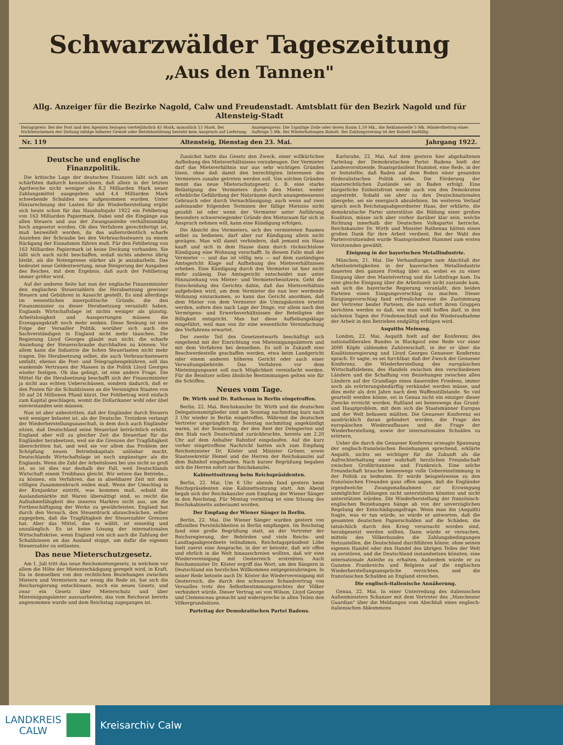Schwarzwälder Tageszeitung
„Aus den Tannen"
Allg. Anzeiger für die Bezirke Nagold, Calw und Freudenstadt. Amtsblatt für den Bezirk Nagold und für Altensteig-Stadt
Bezugspreis: Bei der Post und den Agenten bezogen vierteljährlich 45 Mark, monatlich 15 Mark. Bei Nichterscheinen der Zeitung infolge höherer Gewalt oder Betriebsstörung besteht kein Anspruch auf Lieferung.
Anzeigenpreis: Die 1spaltige Zeile oder deren Raum 1,50 Mk., die Reklamezeile 5 Mk. Mindestbetrag eines Auftrags 5 Mk. Bei Wiederholungen Rabatt. Bei Zahlungsverzug ist der Rabatt hinfällig.
Nr. 119 Altensteig, Dienstag den 23. Mai. Jahrgang 1922.
Deutsche und englische Finanzpolitik.
Die kritische Lage der deutschen Finanzen läßt sich am schärfsten dadurch kennzeichnen, daß allein in der letzten Aprilwoche nicht weniger als 8,2 Milliarden Mark neuer Zahlungsmittel ausgegeben und 4,4 Milliarden Mark schwebende Schulden neu aufgenommen wurden. Unter Hinzurechnung der Lasten für die Wiederherstellung ergibt sich heute schon für das Haushaltsjahr 1922 ein Fehlbetrag von 163 Milliarden Papiermark. Dabei sind die Eingänge aus allen Steuern und aus der Zwangsanleihe verhältnismäßig hoch angesetzt worden. Ob dies Verfahren gerechtfertigt ist, muß bezweifelt werden, da das außerordentlich scharfe Anziehen der Schraube bei den Verbrauchssteuern zu einem Rückgang der Einnahmen führen muß. Für den Fehlbetrag von 163 Milliarden Papiermark ist keine Deckung vorhanden. Sie läßt sich auch nicht beschaffen, sodaß nichts anderes übrig bleibt, als die Notenpresse stärker als je anzukurbeln. Das bedeutet neue Geldentwertung, neue Steigerung der Ausgaben des Reiches, mit dem Ergebnis, daß auch der Fehlbetrag immer größer wird.
Auf der anderen Seite hat nun der englische Finanzminister den englischen Steuerzahlern die Herabsetzung gewisser Steuern und Gebühren in Aussicht gestellt. Es sind allerdings im wesentlichen innerpolitische Gründe, die den Finanzminister zu dieser Herabsetzung veranlaßt haben. Englands Wirtschaftslage ist nichts weniger als günstig. Arbeitslosigkeit und Aussperrungen müssen die Erzeugungskraft noch mehr senken. Diese Senkung ist eine Folge der Versailler Politik, worüber sich auch die Sachverständigen in England nicht mehr täuschen. Die Regierung Lloyd Georges glaubt nun nicht, die scharfe Anziehung der Steuerschraube durchhalten zu können. Vor allem kann die Industrie die hohen Steuerlasten nicht mehr tragen. Die Herabsetzung selbst, die auch Verbrauchssteuern umfaßt, ebenso die Post- und Telegraphengebühren, soll das wankende Vertrauen der Massen in die Politik Lloyd Georges wieder festigen. Ob das gelingt, ist eine andere Frage. Die Mittel für die Herabsetzung beschafft sich der Finanzminister ja nicht aus echten Ueberschüssen, sondern dadurch, daß er den Posten für die Schuldzinsen an die Vereinigten Staaten von 50 auf 24 Millionen Pfund kürzt. Der Fehlbetrag wird einfach zum Kapital geschlagen, womit die Dollarikaner wohl oder übel einverstanden sein müssen.
Nun ist aber unbestritten, daß der Engländer durch Steuern weit weniger belastet ist, als der Deutsche. Trotzdem verlangt der Wiederherstellungsausschuß, in dem doch auch Engländer sitzen, daß Deutschland seine Steuerlast beträchtlich erhöht. England aber will zu gleicher Zeit die Steuerlast für die Engländer herabsetzen, weil sie die Grenzen der Tragfähigkeit überschritten hat, und weil sie vor allem das Problem der Schöpfung neuen Betriebskapitals unlösbar macht. Deutschlands Wirtschaftslage ist noch ungünstiger als die Englands. Wenn die Zahl der Arbeitslosen bei uns nicht so groß ist, so ist dies nur deshalb der Fall, weil Deutschlands Wirtschaft einem Treibhaus gleicht. Wir setzen das Betriebs... zu können, ein Verfahren, das in absehbarer Zeit mit dem völligen Zusammenbruch enden muß. Wenn der Umschlag in der Konjunktur eintritt, was kommen muß, sobald die Auslandsmärkte mit Waren übersättigt sind, so reicht die Aufnahmefähigkeit des inneren Marktes nicht aus, um die Fortbeschäftigung der Werke zu gewährleisten. England hat durch den Versuch, den Steuerdruck abzuschwächen, selber zugegeben, daß die Tragfähigkeit der Steuerzahler Grenzen hat. Aber das Mittel, das es wählt, ist einseitig und unzulänglich. Es ist keine Lösung der internationalen Wirtschaftskrise, wenn England von sich auch die Zahlung der Schuldzinsen an das Ausland stoppt, um dafür die eigenen Steuerzahler zu entlasten.
Das neue Mieterschutzgesetz.
Am 1. Juli tritt das neue Reichsmietengesetz, in welchem vor allem die Höhe der Mietentschädigung geregelt wird, in Kraft. Da in demselben von den rechtlichen Beziehungen zwischen Mietern und Vermietern nur wenig die Rede ist, hat sich die Reichsregierung entschlossen, noch ein neues Gesetz, und zwar ein Gesetz über Mieterschutz und über Mieteinigungsämter auszuarbeiten, das vom Reichsrat bereits angenommen wurde und dem Reichstag zugegangen ist.
Zunächst hatte das Gesetz den Zweck, einer willkürlichen Aufhebung des Mietsverhältnisses vorzubeugen. Der Vermieter darf das Mietsverhältnis nur aus sehr wichtigen Gründen lösen, ohne daß damit den berechtigten Interessen des Vermieters zunahe getreten werden soll. Von solchen Gründen nennt das neue Mieterschutzgesetz z. B. eine starke Belästigung des Vermieters durch den Mieter, weiter erhebliche Gefährdung der Nutzräume durch unangemessenen Gebrauch oder durch Vernachlässigung; auch wenn auf zwei aufeinander folgenden Terminen der fällige Mietzins nicht gezahlt ist oder wenn der Vermieter unter Anführung besonders schwerwiegender Gründe den Mietsraum für sich in Anspruch nehmen will, kann eine Kündigung erfolgen.
Die Absicht des Vermieters, sich des vermieteten Raumes selbst zu bedienen, darf aber zur Kündigung allein nicht genügen. Man will damit verhindern, daß jemand ein Haus kauft und sich in dem Hause dann durch rücksichtslose Kündigung eine Wohnung verschafft. In diesem Falle muß der Vermieter — und das ist völlig neu — auf dem zuständigen Amtsgericht Klage auf Aufhebung des Mietsverhältnisses erheben. Eine Kündigung durch den Vermieter ist hier nicht mehr zulässig. Das Amtsgericht entscheidet nun unter Hinzuziehung von Mieter- und Vermieterbeisitzern. Geht die Entscheidung des Gerichts dahin, daß das Mietsverhältnis aufgehoben wird, um dem Vermieter die nun leer werdende Wohnung einzuräumen, so kann das Gericht anordnen, daß dem Mieter von dem Vermieter die Umzugskosten ersetzt werden, sofern dies nach Lage der Dinge, vor allem nach den Vermögens- und Erwerbsverhältnissen der Beteiligten der Billigkeit entspricht. Man hat diese Aufhebungsklage eingeführt, weil man von ihr eine wesentliche Vereinfachung des Verfahrens erwartet.
Der zweite Teil des Gesetzentwurfs beschäftigt sich eingehend mit der Einrichtung von Mieteinigungsämtern und mit dem Verfahren bei denselben. Es soll in Zukunft eine Beschwerdestelle geschaffen werden, etwa beim Landgericht oder einem anderen höheren Gericht oder auch einer Verwaltungsbehörde. Das Verfahren vor dem Mieteinigungsamt soll nach Möglichkeit vereinfacht werden. Für die Beisitzer sollen ähnliche Bestimmungen gelten wie für die Schöffen.
Neues vom Tage.
Dr. Wirth und Dr. Rathenau in Berlin eingetroffen.
Berlin, 22. Mai. Reichskanzler Dr. Wirth und die deutschen Delegationsmitglieder sind am Sonntag nachmittag kurz nach 2 Uhr wieder in Berlin eingetroffen. Während die deutschen Vertreter ursprünglich für Sonntag nachmittag angekündigt waren, ist der Sonderzug, der den Rest der Delegierten und den Stab nach Deutschland zurückbrachte, bereits um 2.20 Uhr auf dem Anhalter Bahnhof eingelaufen. Auf die kurz vorher eingetroffene Nachricht hatten sich zum Empfang Reichsminister Dr. Köster und Minister Gröner, sowie Staatssekretär Hemel und die Herren der Reichskanzlei auf dem Bahnhof eingefunden. Nach kurzer Begrüßung begaben sich die Herren sofort zur Reichskanzlei.
Kabinettssitzung beim Reichspräsidenten.
Berlin, 22. Mai. Um 6 Uhr abends fand gestern beim Reichspräsidenten eine Kabinettssitzung statt. Am Abend begab sich der Reichskanzler zum Empfang der Wiener Sänger in den Reichstag. Für Montag vormittag ist eine Sitzung des Reichskabinetts anberaumt worden.
Der Empfang der Wiener Sänger in Berlin.
Berlin, 22. Mai. Die Wiener Sänger wurden gestern von offiziellen Persönlichkeiten in Berlin empfangen. Im Reichstag fand eine große Begrüßung statt, an der Vertreter der Reichsregierung, der Behörden und viele Reichs- und Landtagsabgeordnete teilnahmen. Reichstagspräsident Löbe hielt zuerst eine Ansprache, in der er betonte, daß wir offen und ehrlich in die Welt hinausschreien wollten, daß wir eine Wiedervereinigung mit Oesterreich erstrebten. Auch Reichsminister Dr. Köster ergriff das Wort, um den Sängern in Deutschland ein herzliches Willkommen entgegenzubringen. In seiner Rede betonte auch Dr. Köster die Wiedervereinigung mit Oesterreich, die durch den schwarzen Schandvertrag von Versailles trotz des Selbstbestimmungsrechtes der Völker verhindert würde. Dieser Vertrag sei von Wilson, Lloyd George und Clemenceau gemacht und widerspreche in allen Teilen den Völkergrundsätzen.
Parteitag der Demokratischen Partei Badens.
Karlsruhe, 22. Mai. Auf dem gestern hier abgehaltenen Parteitag der Demokratischen Partei Badens hielt der Landesvorsitzende, Staatspräsident Hummel, eine Rede, in der er feststellte, daß Baden auf dem Boden einer gesunden förderalistischen Politik stehe. Die Förderung der staatsrechtlichen Zustände sei in Baden erfolgt. Eine bürgerliche Einheitsfront werde auch von den Demokraten angestrebt. Sobald sie aber zu den Deutschnationalen übergehe, sei sie energisch abzulehnen. Im weiteren Verlauf sprach noch Reichstagsabgeordneter Haas, der erklärte, die demokratische Partei unterstütze die Bildung einer großen Koalition, müsse sich aber vorher darüber klar sein, welche Richtung innerhalb der Deutschen Volkspartei herrsche. Reichskanzler Dr. Wirth und Minister Rathenau hätten einen großen Dank für ihre Arbeit verdient. Bei der Wahl des Parteivorsitzenden wurde Staatspräsident Hummel zum ersten Vorsitzenden gewählt.
Einigung in der bayerischen Metallindustrie.
München, 21. Mai. Die Verhandlungen zum Abschluß der Arbeitsstreitigkeiten in der bayerischen Metallindustrie dauerten den ganzen Freitag über an, wobei es zu einer Einigung über den Mantelvertrag und die Lohnfrage kam. Da eine gleiche Einigung über die Arbeitszeit nicht zustande kam, sah sich die bayerische Regierung veranlaßt, den beiden Parteien einen Einigungsvorschlag zu machen. Dieser Einigungsvorschlag fand erfreulicherweise die Zustimmung der Vertreter beider Parteien, die nun sofort ihren Gruppen berichten werden so daß, wie man wohl hoffen darf, in den nächsten Tagen der Friedensschluß und die Wiederaufnahme der Arbeit in den Betrieben endgültig erfolgen wird.
Asquiths Meinung.
London, 22. Mai. Asquith hielt auf der Konferenz des nationalliberalen Bundes in Blackpool eine Rede vor einer 3000 Köpfe zählenden Zuhörerschaft, in der er über die Koalitionsregierung und Lloyd Georges Genueser Konferenz sprach. Er sagte, es sei furchtbar, daß der Zweck der Genueser Konferenz, die Wiederherstellung des europäischen Wirtschaftslebens, des Handels zwischen den verschiedenen Ländern und die Schaffung von Beziehungen zwischen allen Ländern auf der Grundlage eines dauernden Friedens, immer noch als erörterungsbedürftig verkündet werden müsse, und dies mehr als drei Jahre nach dem Waffenstillstande. So viel geurteilt werden könne, sei in Genua nicht ein einziger dieser Zwecke erreicht worden. Rußland sei keineswegs das Grund- und Hauptproblem, mit dem sich die Staatsmänner Europas und der Welt befassen müßten. Die Genueser Konferenz sei ausdrücklich daran gehindert worden, die Frage des europäischen Wiederaufbaues und die Frage der Wiederherstellung, sowie der internationalen Schulden zu erörtern.
Ueber die durch die Genueser Konferenz erzeugte Spannung der englisch-französischen Beziehungen sprechend, erklärte Asquith, nichts sei wichtiger für die Zukunft als die Aufrechterhaltung einer wahrhaft herzlichen Freundschaft zwischen Großbritannien und Frankreich. Eine solche Freundschaft brauche keineswegs volle Uebereinstimmung in der Politik zu bedeuten. Er würde beispielsweise zu den französischen Freunden ganz offen sagen, daß die Engländer irgendwelche Zwangsmaßnahmen zur Erzwingung unmöglicher Zahlungen nicht unterstützen könnten und nicht unterstützen würden. Die Wiederherstellung der französisch-englischen Beziehungen hänge ab von der unverzüglichen Regelung der Entschädigungsfrage. Wenn man ihn (Asquith) fragte, was er tun würde, so würde er antworten, daß die gesamten deutschen Papierschulden auf die Schäden, die tatsächlich durch den Krieg verursacht worden sind, herabgesetzt werden sollten. Dann würde er versuchen, mittels des Völkerbundes die Zahlungsbedingungen festzustellen, die Deutschland durchführen könne, ohne seinen eigenen Handel oder den Handel des übrigen Teiles der Welt zu zerstören, und die Deutschland instandsetzen könnten, eine internationale Anleihe zu erhalten. Außerdem würde er zu Gunsten Frankreichs und Belgiens auf die englischen Wiederherstellungsansprüche verzichten, und die französischen Schulden an England streichen.
Die englisch-italienische Annäherung.
Genua, 22. Mai. In einer Unterredung des italienischen Außenministers Schanzer mit dem Vertreter des „Manchester Guardian" über die Meldungen vom Abschluß eines englisch-italienischen Abkommens
LANDKREIS
CALW
Kreisarchiv Calw